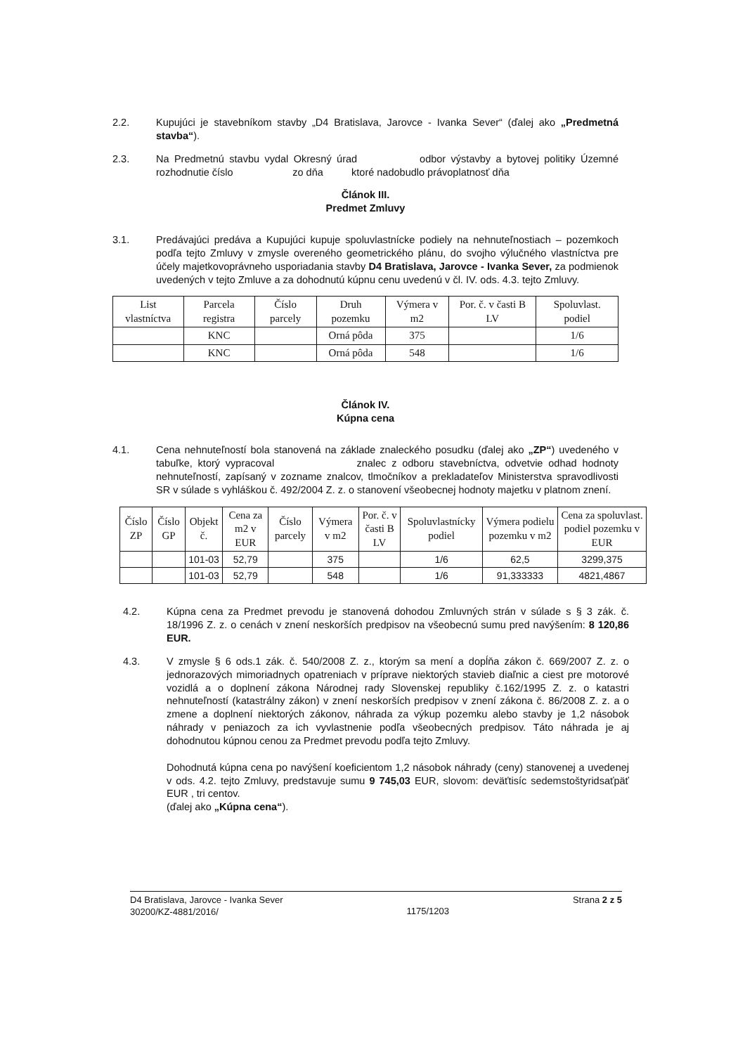2.2. Kupujúci je stavebníkom stavby „D4 Bratislava, Jarovce - Ivanka Sever“ (ďalej ako „Predmetná stavba“).
2.3. Na Predmetnú stavbu vydal Okresný úrad odbor výstavby a bytovej politiky Územné rozhodnutie číslo zo dňa ktoré nadobudlo právoplatnosť dňa
Článok III.
Predmet Zmluvy
3.1. Predávajúci predáva a Kupujúci kupuje spoluvlastnícke podiely na nehnuteľnostiach – pozemkoch podľa tejto Zmluvy v zmysle overeného geometrického plánu, do svojho výlučného vlastníctva pre účely majetkovoprávneho usporiadania stavby D4 Bratislava, Jarovce - Ivanka Sever, za podmienok uvedených v tejto Zmluve a za dohodnutú kúpnu cenu uvedenú v čl. IV. ods. 4.3. tejto Zmluvy.
| List vlastníctva | Parcela registra | Číslo parcely | Druh pozemku | Výmera v m2 | Por. č. v časti B LV | Spoluvlast. podiel |
| --- | --- | --- | --- | --- | --- | --- |
| | KNC | | Orná pôda | 375 | | 1/6 |
| | KNC | | Orná pôda | 548 | | 1/6 |
Článok IV.
Kúpna cena
4.1. Cena nehnuteľností bola stanovená na základe znaleckého posudku (ďalej ako „ZP“) uvedeného v tabuľke, ktorý vypracoval znalec z odboru stavebníctva, odvetvie odhad hodnoty nehnuteľností, zapísaný v zozname znalcov, tlmočníkov a prekladateľov Ministerstva spravodlivosti SR v súlade s vyhláškou č. 492/2004 Z. z. o stanovení všeobecnej hodnoty majetku v platnom znení.
| Číslo ZP | Číslo GP | Objekt č. | Cena za m2 v EUR | Číslo parcely | Výmera v m2 | Por. č. v časti B LV | Spoluvlastnícky podiel | Výmera podielu pozemku v m2 | Cena za spoluvlast. podiel pozemku v EUR |
| --- | --- | --- | --- | --- | --- | --- | --- | --- | --- |
| | | 101-03 | 52,79 | | 375 | | 1/6 | 62,5 | 3299,375 |
| | | 101-03 | 52,79 | | 548 | | 1/6 | 91,333333 | 4821,4867 |
4.2. Kúpna cena za Predmet prevodu je stanovená dohodou Zmluvných strán v súlade s § 3 zák. č. 18/1996 Z. z. o cenách v znení neskorších predpisov na všeobecnú sumu pred navýšením: 8 120,86 EUR.
4.3. V zmysle § 6 ods.1 zák. č. 540/2008 Z. z., ktorým sa mení a dopĺňa zákon č. 669/2007 Z. z. o jednorazových mimoriadnych opatreniach v príprave niektorých stavieb diaľnic a ciest pre motorové vozidlá a o doplnení zákona Národnej rady Slovenskej republiky č.162/1995 Z. z. o katastri nehnuteľností (katastrálny zákon) v znení neskorších predpisov v znení zákona č. 86/2008 Z. z. a o zmene a doplnení niektorých zákonov, náhrada za výkup pozemku alebo stavby je 1,2 násobok náhrady v peniazoch za ich vyvlastnenie podľa všeobecných predpisov. Táto náhrada je aj dohodnutou kúpnou cenou za Predmet prevodu podľa tejto Zmluvy.
Dohodnutá kúpna cena po navýšení koeficientom 1,2 násobok náhrady (ceny) stanovenej a uvedenej v ods. 4.2. tejto Zmluvy, predstavuje sumu 9 745,03 EUR, slovom: deväťtisíc sedemstoštyridsaťpäť EUR , tri centov.
(ďalej ako „Kúpna cena“).
D4 Bratislava, Jarovce - Ivanka Sever
30200/KZ-4881/2016/
1175/1203
Strana 2 z 5